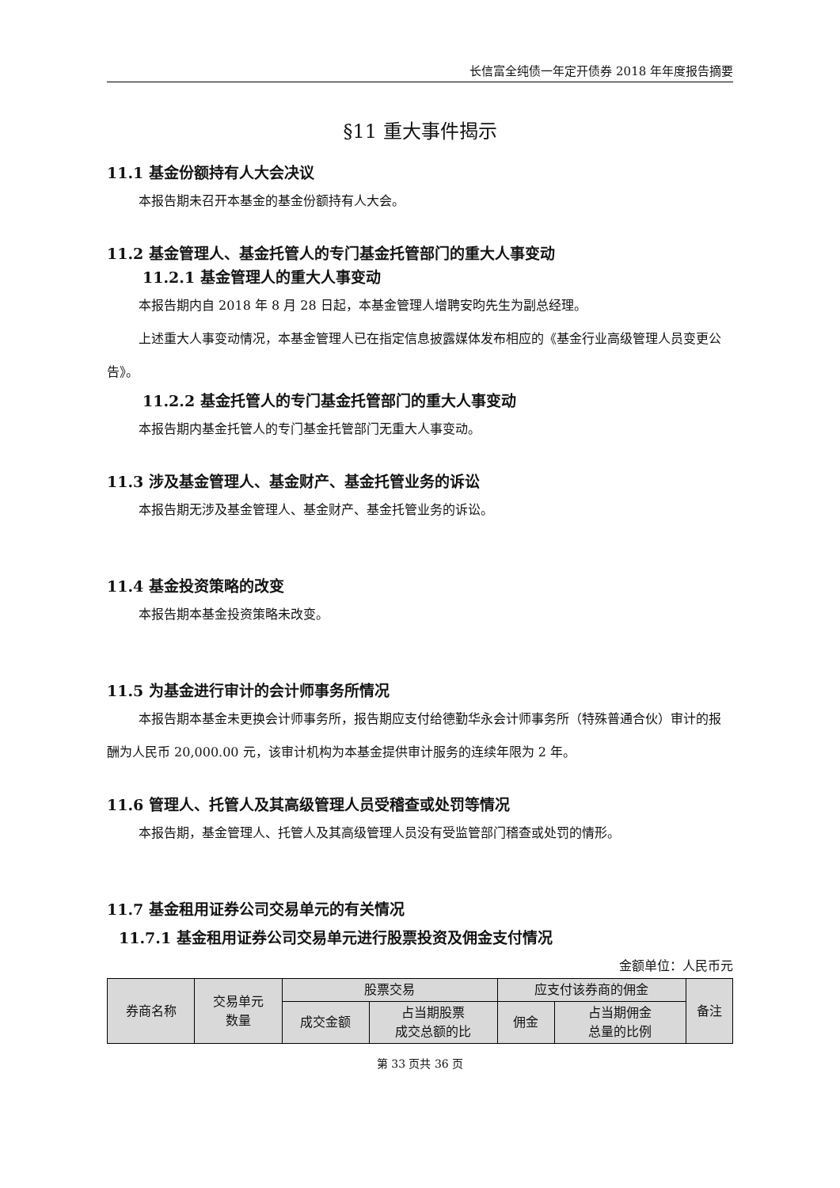长信富全纯债一年定开债券 2018 年年度报告摘要
§11 重大事件揭示
11.1 基金份额持有人大会决议
本报告期未召开本基金的基金份额持有人大会。
11.2 基金管理人、基金托管人的专门基金托管部门的重大人事变动
11.2.1 基金管理人的重大人事变动
本报告期内自 2018 年 8 月 28 日起，本基金管理人增聘安昀先生为副总经理。
上述重大人事变动情况，本基金管理人已在指定信息披露媒体发布相应的《基金行业高级管理人员变更公告》。
11.2.2 基金托管人的专门基金托管部门的重大人事变动
本报告期内基金托管人的专门基金托管部门无重大人事变动。
11.3 涉及基金管理人、基金财产、基金托管业务的诉讼
本报告期无涉及基金管理人、基金财产、基金托管业务的诉讼。
11.4 基金投资策略的改变
本报告期本基金投资策略未改变。
11.5 为基金进行审计的会计师事务所情况
本报告期本基金未更换会计师事务所，报告期应支付给德勤华永会计师事务所（特殊普通合伙）审计的报酬为人民币 20,000.00 元，该审计机构为本基金提供审计服务的连续年限为 2 年。
11.6 管理人、托管人及其高级管理人员受稽查或处罚等情况
本报告期，基金管理人、托管人及其高级管理人员没有受监管部门稽查或处罚的情形。
11.7 基金租用证券公司交易单元的有关情况
11.7.1 基金租用证券公司交易单元进行股票投资及佣金支付情况
金额单位：人民币元
| 券商名称 | 交易单元 数量 | 股票交易 | | 应支付该券商的佣金 | | 备注 |
| --- | --- | --- | --- | --- | --- | --- |
| | | 成交金额 | 占当期股票 成交总额的比 | 佣金 | 占当期佣金 总量的比例 | |
第 33 页共 36 页